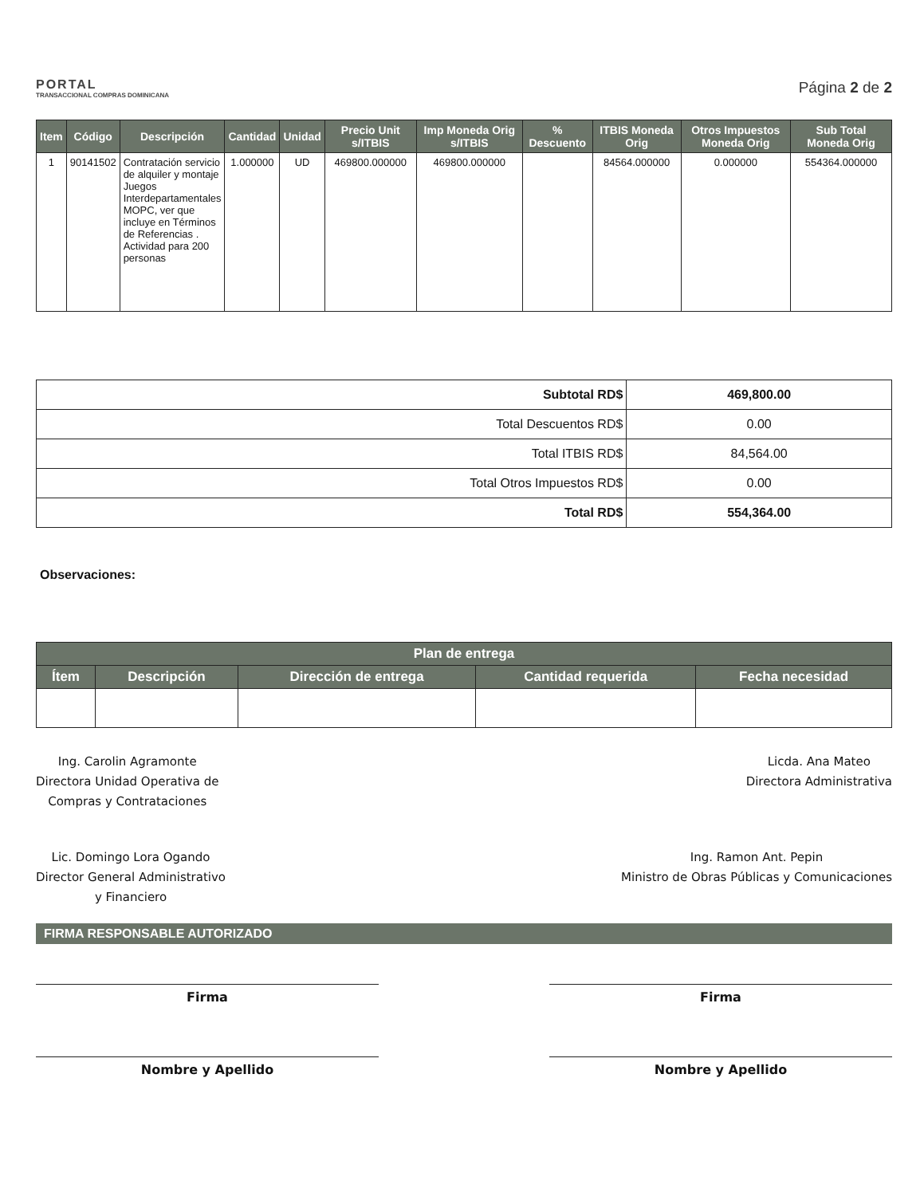PORTAL
TRANSACCIONAL COMPRAS DOMINICANA
Página 2 de 2
| Item | Código | Descripción | Cantidad | Unidad | Precio Unit s/ITBIS | Imp Moneda Orig s/ITBIS | % Descuento | ITBIS Moneda Orig | Otros Impuestos Moneda Orig | Sub Total Moneda Orig |
| --- | --- | --- | --- | --- | --- | --- | --- | --- | --- | --- |
| 1 | 90141502 | Contratación servicio de alquiler y montaje Juegos Interdepartamentales MOPC, ver que incluye en Términos de Referencias . Actividad para 200 personas | 1.000000 | UD | 469800.000000 | 469800.000000 | | 84564.000000 | 0.000000 | 554364.000000 |
| Subtotal RD$ | 469,800.00 |
| Total Descuentos RD$ | 0.00 |
| Total ITBIS RD$ | 84,564.00 |
| Total Otros Impuestos RD$ | 0.00 |
| Total RD$ | 554,364.00 |
Observaciones:
| Plan de entrega | | | | |
| --- | --- | --- | --- | --- |
| Ítem | Descripción | Dirección de entrega | Cantidad requerida | Fecha necesidad |
Ing. Carolin Agramonte
Directora Unidad Operativa de
Compras y Contrataciones
Licda. Ana Mateo
Directora Administrativa
Lic. Domingo Lora Ogando
Director General Administrativo
y Financiero
Ing. Ramon Ant. Pepin
Ministro de Obras Públicas y Comunicaciones
FIRMA RESPONSABLE AUTORIZADO
Firma Firma
Nombre y Apellido Nombre y Apellido